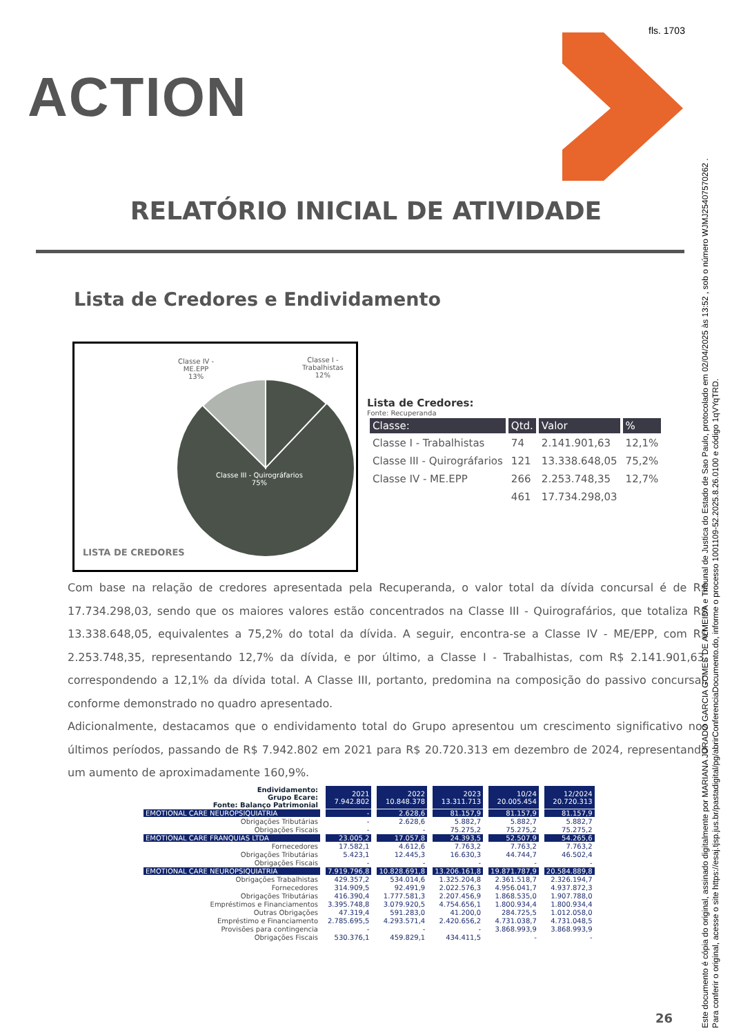fls. 1703
ACTION
RELATÓRIO INICIAL DE ATIVIDADE
Lista de Credores e Endividamento
Classe IV -
ME.EPP
13%
Classe I -
Trabalhistas
12%
Classe III - Quirográfarios
75%
LISTA DE CREDORES
Lista de Credores:
Fonte: Recuperanda
| Classe: | Qtd. | Valor | % |
| --- | --- | --- | --- |
| Classe I - Trabalhistas | 74 | 2.141.901,63 | 12,1% |
| Classe III - Quirográfarios | 121 | 13.338.648,05 | 75,2% |
| Classe IV - ME.EPP | 266 | 2.253.748,35 | 12,7% |
| | 461 | 17.734.298,03 | |
Com base na relação de credores apresentada pela Recuperanda, o valor total da dívida concursal é de R$ 17.734.298,03, sendo que os maiores valores estão concentrados na Classe III - Quirografários, que totaliza R$ 13.338.648,05, equivalentes a 75,2% do total da dívida. A seguir, encontra-se a Classe IV - ME/EPP, com R$ 2.253.748,35, representando 12,7% da dívida, e por último, a Classe I - Trabalhistas, com R$ 2.141.901,63, correspondendo a 12,1% da dívida total. A Classe III, portanto, predomina na composição do passivo concursal, conforme demonstrado no quadro apresentado.
Adicionalmente, destacamos que o endividamento total do Grupo apresentou um crescimento significativo nos últimos períodos, passando de R$ 7.942.802 em 2021 para R$ 20.720.313 em dezembro de 2024, representando um aumento de aproximadamente 160,9%.
| Endividamento: Grupo Ecare: Fonte: Balanço Patrimonial | 2021 7.942.802 | 2022 10.848.378 | 2023 13.311.713 | 10/24 20.005.454 | 12/2024 20.720.313 |
| EMOTIONAL CARE NEUROPSIQUIATRIA | - | 2.628,6 | 81.157,9 | 81.157,9 | 81.157,9 |
| Obrigações Tributárias | - | 2.628,6 | 5.882,7 | 5.882,7 | 5.882,7 |
| Obrigações Fiscais | - | - | 75.275,2 | 75.275,2 | 75.275,2 |
| EMOTIONAL CARE FRANQUIAS LTDA | 23.005,2 | 17.057,8 | 24.393,5 | 52.507,9 | 54.265,6 |
| Fornecedores | 17.582,1 | 4.612,6 | 7.763,2 | 7.763,2 | 7.763,2 |
| Obrigações Tributárias | 5.423,1 | 12.445,3 | 16.630,3 | 44.744,7 | 46.502,4 |
| Obrigações Fiscais | - | - | - | - | - |
| EMOTIONAL CARE NEUROPSIQUIATRIA | 7.919.796,8 | 10.828.691,8 | 13.206.161,8 | 19.871.787,9 | 20.584.889,8 |
| Obrigações Trabalhistas | 429.357,2 | 534.014,6 | 1.325.204,8 | 2.361.518,7 | 2.326.194,7 |
| Fornecedores | 314.909,5 | 92.491,9 | 2.022.576,3 | 4.956.041,7 | 4.937.872,3 |
| Obrigações Tributárias | 416.390,4 | 1.777.581,3 | 2.207.456,9 | 1.868.535,0 | 1.907.788,0 |
| Empréstimos e Financiamentos | 3.395.748,8 | 3.079.920,5 | 4.754.656,1 | 1.800.934,4 | 1.800.934,4 |
| Outras Obrigações | 47.319,4 | 591.283,0 | 41.200,0 | 284.725,5 | 1.012.058,0 |
| Empréstimo e Financiamento | 2.785.695,5 | 4.293.571,4 | 2.420.656,2 | 4.731.038,7 | 4.731.048,5 |
| Provisões para contingencia | - | - | - | 3.868.993,9 | 3.868.993,9 |
| Obrigações Fiscais | 530.376,1 | 459.829,1 | 434.411,5 | - | - |
26
Este documento é cópia do original, assinado digitalmente por MARIANA JURADO GARCIA GOMES DE ALMEIDA e Tribunal de Justica do Estado de Sao Paulo, protocolado em 02/04/2025 às 13:52 , sob o número WJMJ25407570262 .
Para conferir o original, acesse o site https://esaj.tjsp.jus.br/pastadigital/pg/abrirConferenciaDocumento.do, informe o processo 1001109-52.2025.8.26.0100 e código 1qVYqTRD.